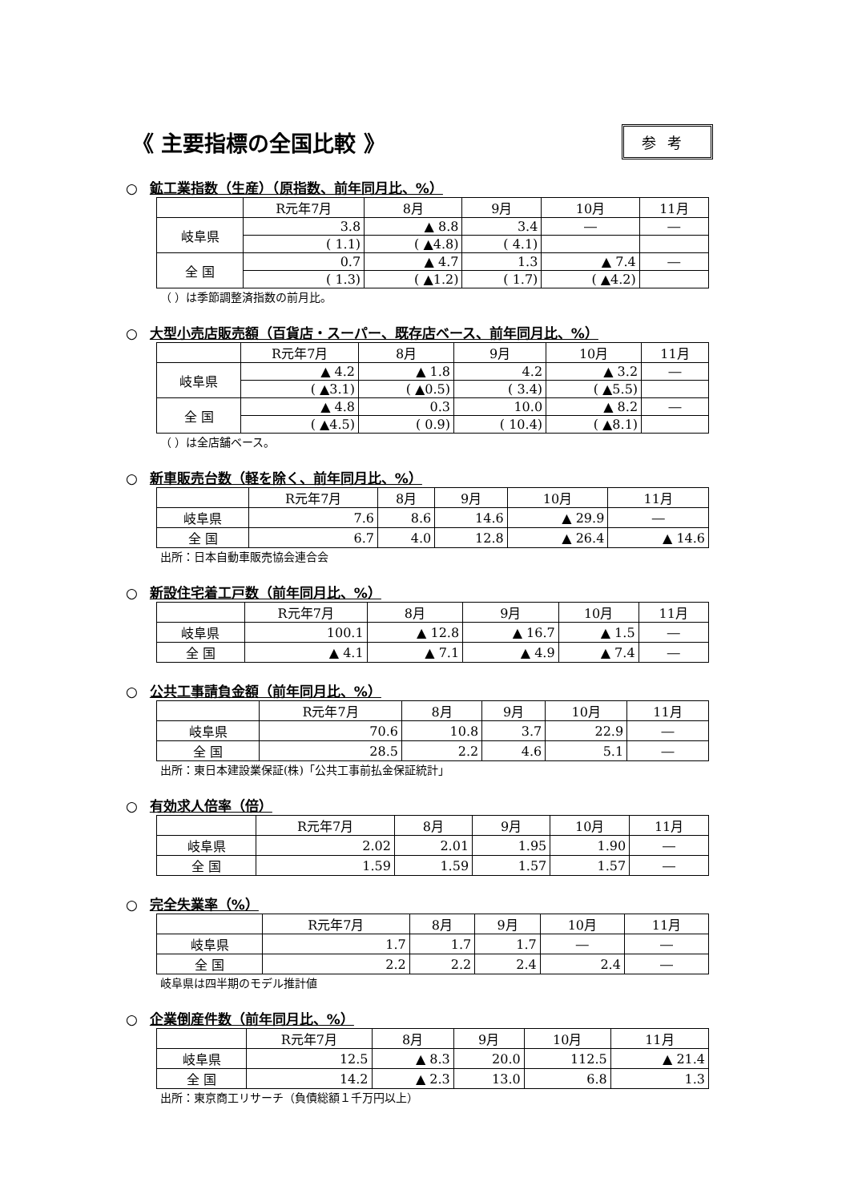《 主要指標の全国比較 》
参考
○ 鉱工業指数（生産）（原指数、前年同月比、%）
| | R元年7月 | 8月 | 9月 | 10月 | 11月 |
| --- | --- | --- | --- | --- | --- |
| 岐阜県 | 3.8 | ▲ 8.8 | 3.4 | ― | ― |
| | ( 1.1) | ( ▲4.8) | ( 4.1) | | |
| 全 国 | 0.7 | ▲ 4.7 | 1.3 | ▲ 7.4 | ― |
| | ( 1.3) | ( ▲1.2) | ( 1.7) | ( ▲4.2) | |
（ ）は季節調整済指数の前月比。
○ 大型小売店販売額（百貨店・スーパー、既存店ベース、前年同月比、%）
| | R元年7月 | 8月 | 9月 | 10月 | 11月 |
| --- | --- | --- | --- | --- | --- |
| 岐阜県 | ▲ 4.2 | ▲ 1.8 | 4.2 | ▲ 3.2 | ― |
| | ( ▲3.1) | ( ▲0.5) | ( 3.4) | ( ▲5.5) | |
| 全 国 | ▲ 4.8 | 0.3 | 10.0 | ▲ 8.2 | ― |
| | ( ▲4.5) | ( 0.9) | ( 10.4) | ( ▲8.1) | |
（ ）は全店舗ベース。
○ 新車販売台数（軽を除く、前年同月比、%）
| | R元年7月 | 8月 | 9月 | 10月 | 11月 |
| --- | --- | --- | --- | --- | --- |
| 岐阜県 | 7.6 | 8.6 | 14.6 | ▲ 29.9 | ― |
| 全 国 | 6.7 | 4.0 | 12.8 | ▲ 26.4 | ▲ 14.6 |
出所：日本自動車販売協会連合会
○ 新設住宅着工戸数（前年同月比、%）
| | R元年7月 | 8月 | 9月 | 10月 | 11月 |
| --- | --- | --- | --- | --- | --- |
| 岐阜県 | 100.1 | ▲ 12.8 | ▲ 16.7 | ▲ 1.5 | ― |
| 全 国 | ▲ 4.1 | ▲ 7.1 | ▲ 4.9 | ▲ 7.4 | ― |
○ 公共工事請負金額（前年同月比、%）
| | R元年7月 | 8月 | 9月 | 10月 | 11月 |
| --- | --- | --- | --- | --- | --- |
| 岐阜県 | 70.6 | 10.8 | 3.7 | 22.9 | ― |
| 全 国 | 28.5 | 2.2 | 4.6 | 5.1 | ― |
出所：東日本建設業保証(株)「公共工事前払金保証統計」
○ 有効求人倍率（倍）
| | R元年7月 | 8月 | 9月 | 10月 | 11月 |
| --- | --- | --- | --- | --- | --- |
| 岐阜県 | 2.02 | 2.01 | 1.95 | 1.90 | ― |
| 全 国 | 1.59 | 1.59 | 1.57 | 1.57 | ― |
○ 完全失業率（%）
| | R元年7月 | 8月 | 9月 | 10月 | 11月 |
| --- | --- | --- | --- | --- | --- |
| 岐阜県 | 1.7 | 1.7 | 1.7 | ― | ― |
| 全 国 | 2.2 | 2.2 | 2.4 | 2.4 | ― |
岐阜県は四半期のモデル推計値
○ 企業倒産件数（前年同月比、%）
| | R元年7月 | 8月 | 9月 | 10月 | 11月 |
| --- | --- | --- | --- | --- | --- |
| 岐阜県 | 12.5 | ▲ 8.3 | 20.0 | 112.5 | ▲ 21.4 |
| 全 国 | 14.2 | ▲ 2.3 | 13.0 | 6.8 | 1.3 |
出所：東京商工リサーチ（負債総額１千万円以上）